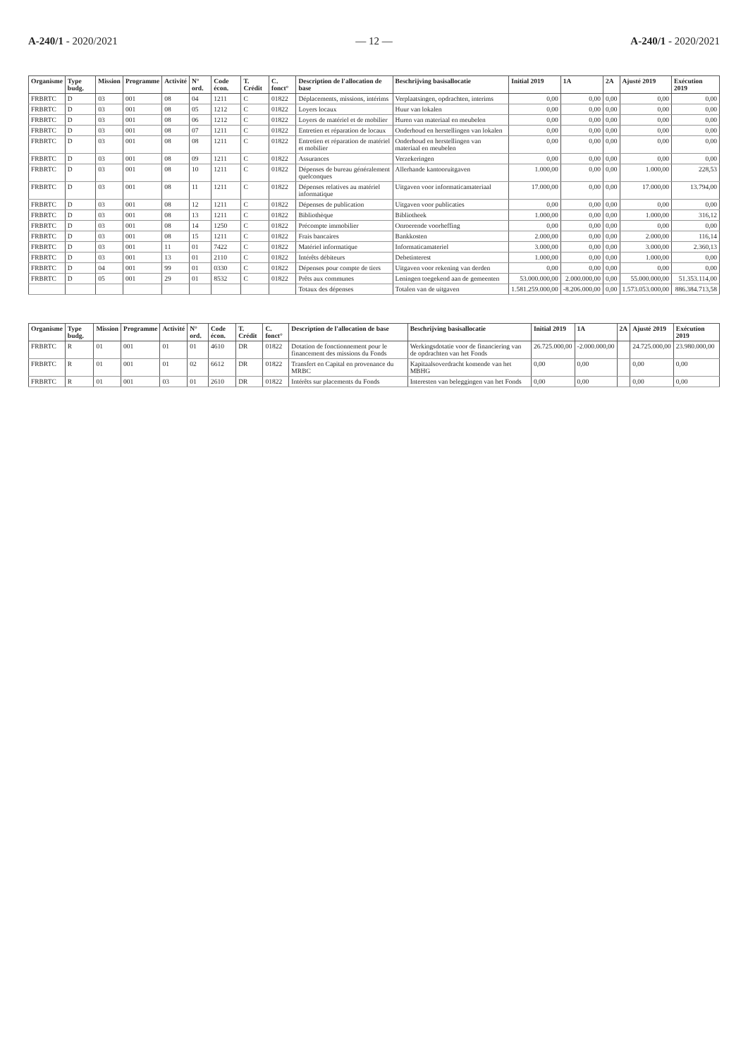A-240/1 - 2020/2021 — 12 — A-240/1 - 2020/2021
| Organisme | Type budg. | Mission | Programme | Activité | N° ord. | Code écon. | T. Crédit | C. fonct° | Description de l'allocation de base | Beschrijving basisallocatie | Initial 2019 | 1A | 2A | Ajusté 2019 | Exécution 2019 |
| --- | --- | --- | --- | --- | --- | --- | --- | --- | --- | --- | --- | --- | --- | --- | --- |
| FRBRTC | D | 03 | 001 | 08 | 04 | 1211 | C | 01822 | Déplacements, missions, intérims | Verplaatsingen, opdrachten, interims | 0,00 | 0,00 | 0,00 | 0,00 | 0,00 |
| FRBRTC | D | 03 | 001 | 08 | 05 | 1212 | C | 01822 | Loyers locaux | Huur van lokalen | 0,00 | 0,00 | 0,00 | 0,00 | 0,00 |
| FRBRTC | D | 03 | 001 | 08 | 06 | 1212 | C | 01822 | Loyers de matériel et de mobilier | Huren van materiaal en meubelen | 0,00 | 0,00 | 0,00 | 0,00 | 0,00 |
| FRBRTC | D | 03 | 001 | 08 | 07 | 1211 | C | 01822 | Entretien et réparation de locaux | Onderhoud en herstellingen van lokalen | 0,00 | 0,00 | 0,00 | 0,00 | 0,00 |
| FRBRTC | D | 03 | 001 | 08 | 08 | 1211 | C | 01822 | Entretien et réparation de matériel et mobilier | Onderhoud en herstellingen van materiaal en meubelen | 0,00 | 0,00 | 0,00 | 0,00 | 0,00 |
| FRBRTC | D | 03 | 001 | 08 | 09 | 1211 | C | 01822 | Assurances | Verzekeringen | 0,00 | 0,00 | 0,00 | 0,00 | 0,00 |
| FRBRTC | D | 03 | 001 | 08 | 10 | 1211 | C | 01822 | Dépenses de bureau généralement quelconques | Allerhande kantooruitgaven | 1.000,00 | 0,00 | 0,00 | 1.000,00 | 228,53 |
| FRBRTC | D | 03 | 001 | 08 | 11 | 1211 | C | 01822 | Dépenses relatives au matériel informatique | Uitgaven voor informaticamateriaal | 17.000,00 | 0,00 | 0,00 | 17.000,00 | 13.794,00 |
| FRBRTC | D | 03 | 001 | 08 | 12 | 1211 | C | 01822 | Dépenses de publication | Uitgaven voor publicaties | 0,00 | 0,00 | 0,00 | 0,00 | 0,00 |
| FRBRTC | D | 03 | 001 | 08 | 13 | 1211 | C | 01822 | Bibliothèque | Bibliotheek | 1.000,00 | 0,00 | 0,00 | 1.000,00 | 316,12 |
| FRBRTC | D | 03 | 001 | 08 | 14 | 1250 | C | 01822 | Précompte immobilier | Onroerende voorheffing | 0,00 | 0,00 | 0,00 | 0,00 | 0,00 |
| FRBRTC | D | 03 | 001 | 08 | 15 | 1211 | C | 01822 | Frais bancaires | Bankkosten | 2.000,00 | 0,00 | 0,00 | 2.000,00 | 116,14 |
| FRBRTC | D | 03 | 001 | 11 | 01 | 7422 | C | 01822 | Matériel informatique | Informaticamateriel | 3.000,00 | 0,00 | 0,00 | 3.000,00 | 2.360,13 |
| FRBRTC | D | 03 | 001 | 13 | 01 | 2110 | C | 01822 | Intérêts débiteurs | Debetinterest | 1.000,00 | 0,00 | 0,00 | 1.000,00 | 0,00 |
| FRBRTC | D | 04 | 001 | 99 | 01 | 0330 | C | 01822 | Dépenses pour compte de tiers | Uitgaven voor rekening van derden | 0,00 | 0,00 | 0,00 | 0,00 | 0,00 |
| FRBRTC | D | 05 | 001 | 29 | 01 | 8532 | C | 01822 | Prêts aux communes | Leningen toegekend aan de gemeenten | 53.000.000,00 | 2.000.000,00 | 0,00 | 55.000.000,00 | 51.353.114,00 |
| | | | | | | | | | Totaux des dépenses | Totalen van de uitgaven | 1.581.259.000,00 | -8.206.000,00 | 0,00 | 1.573.053.000,00 | 886.384.713,58 |
| Organisme | Type budg. | Mission | Programme | Activité | N° ord. | Code écon. | T. Crédit | C. fonct° | Description de l'allocation de base | Beschrijving basisallocatie | Initial 2019 | 1A | 2A | Ajusté 2019 | Exécution 2019 |
| --- | --- | --- | --- | --- | --- | --- | --- | --- | --- | --- | --- | --- | --- | --- | --- |
| FRBRTC | R | 01 | 001 | 01 | 01 | 4610 | DR | 01822 | Dotation de fonctionnement pour le financement des missions du Fonds | Werkingsdotatie voor de financiering van de opdrachten van het Fonds | 26.725.000,00 | -2.000.000,00 | | 24.725.000,00 | 23.980.000,00 |
| FRBRTC | R | 01 | 001 | 01 | 02 | 6612 | DR | 01822 | Transfert en Capital en provenance du MRBC | Kapitaalsoverdracht komende van het MBHG | 0,00 | 0,00 | | 0,00 | 0,00 |
| FRBRTC | R | 01 | 001 | 03 | 01 | 2610 | DR | 01822 | Intérêts sur placements du Fonds | Interesten van beleggingen van het Fonds | 0,00 | 0,00 | | 0,00 | 0,00 |